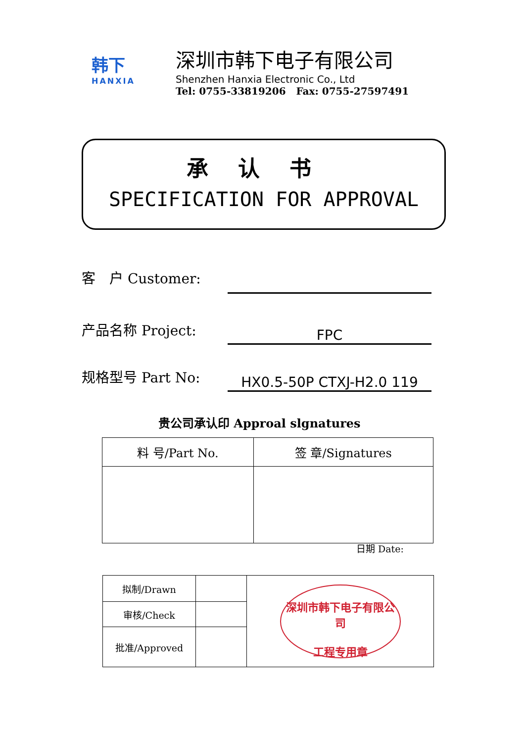韩下
HANXIA
深圳市韩下电子有限公司
Shenzhen Hanxia Electronic Co., Ltd
Tel: 0755-33819206 Fax: 0755-27597491
承认书
SPECIFICATION FOR APPROVAL
客　户 Customer:
产品名称 Project:
FPC
规格型号 Part No:
HX0.5-50P CTXJ-H2.0 119
贵公司承认印 Approal slgnatures
| 料 号/Part No. | 签 章/Signatures |
日期 Date:
| 拟制/Drawn | | 深圳市韩下电子有限公司 工程专用章 |
| 审核/Check | | |
| 批准/Approved | | |